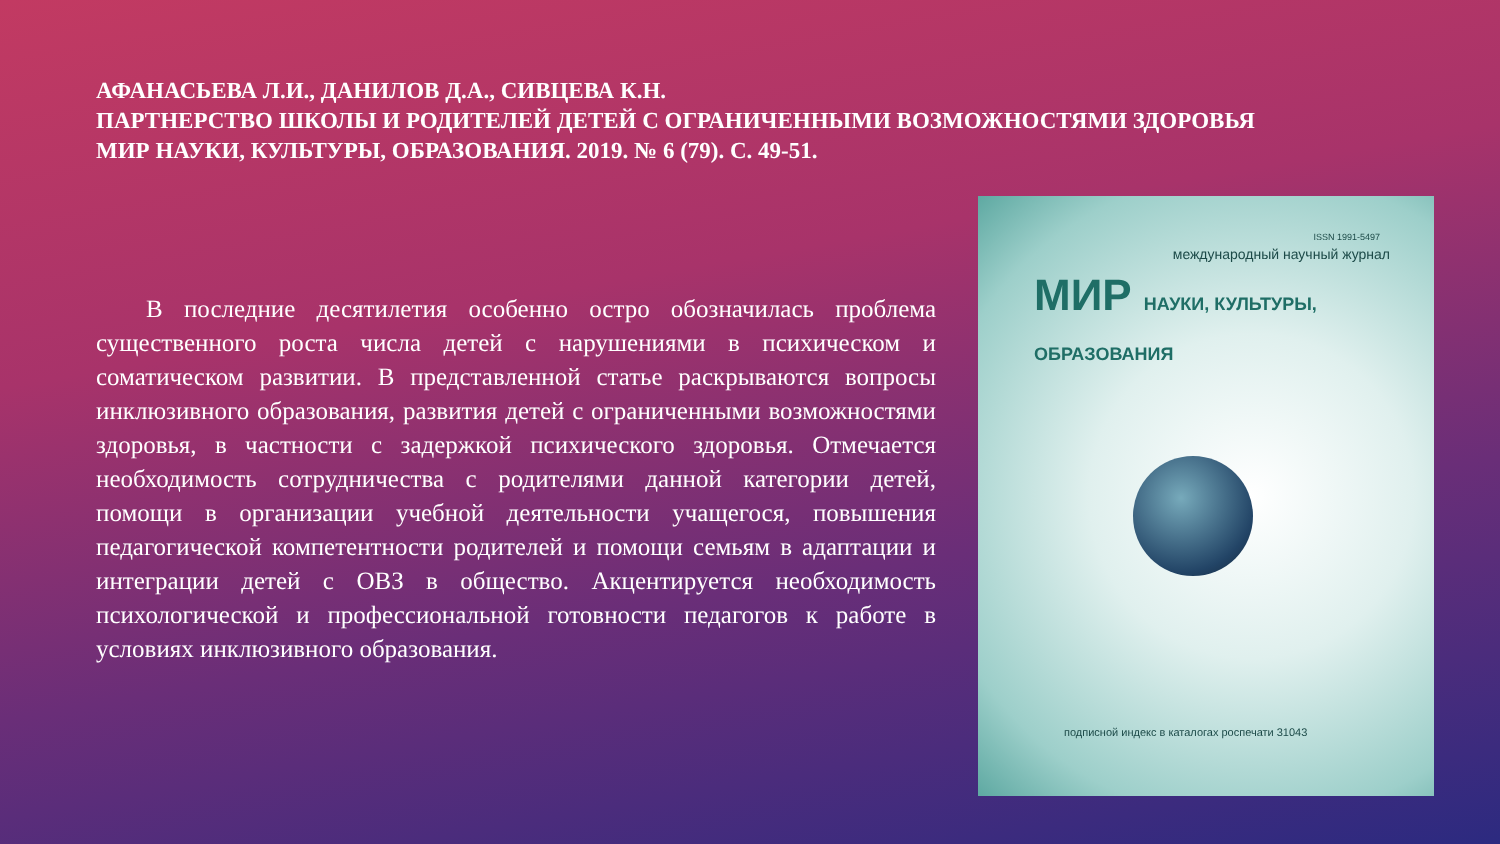АФАНАСЬЕВА Л.И., ДАНИЛОВ Д.А., СИВЦЕВА К.Н.
ПАРТНЕРСТВО ШКОЛЫ И РОДИТЕЛЕЙ ДЕТЕЙ С ОГРАНИЧЕННЫМИ ВОЗМОЖНОСТЯМИ ЗДОРОВЬЯ
МИР НАУКИ, КУЛЬТУРЫ, ОБРАЗОВАНИЯ. 2019. № 6 (79). С. 49-51.
В последние десятилетия особенно остро обозначилась проблема существенного роста числа детей с нарушениями в психическом и соматическом развитии. В представленной статье раскрываются вопросы инклюзивного образования, развития детей с ограниченными возможностями здоровья, в частности с задержкой психического здоровья. Отмечается необходимость сотрудничества с родителями данной категории детей, помощи в организации учебной деятельности учащегося, повышения педагогической компетентности родителей и помощи семьям в адаптации и интеграции детей с ОВЗ в общество. Акцентируется необходимость психологической и профессиональной готовности педагогов к работе в условиях инклюзивного образования.
ISSN 1991-5497
международный научный журнал
МИР НАУКИ, КУЛЬТУРЫ, ОБРАЗОВАНИЯ
подписной индекс в каталогах роспечати 31043